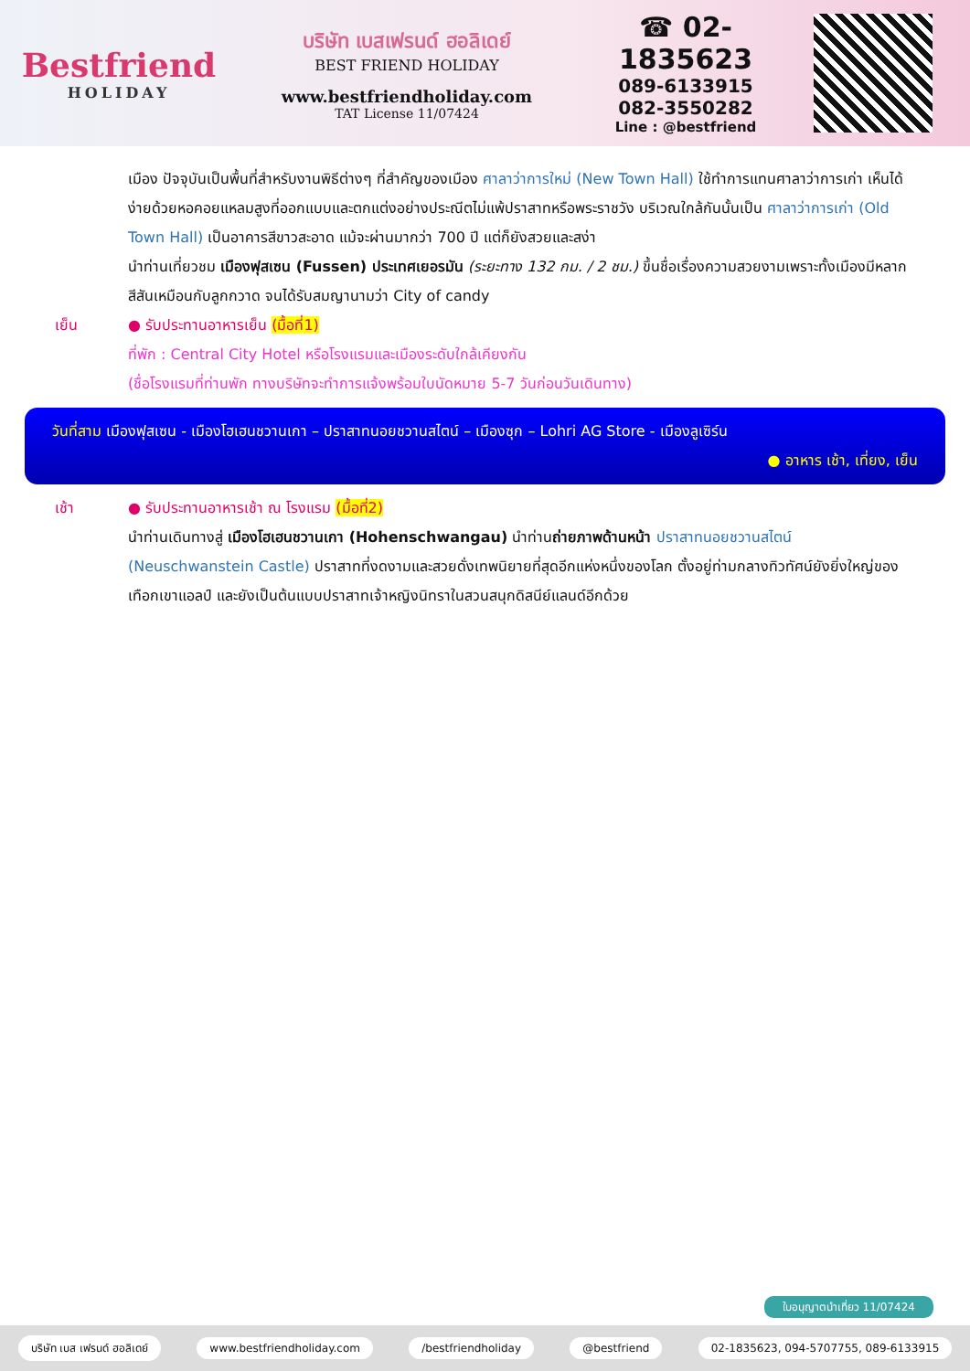Bestfriend
HOLIDAY
บริษัท เบสเฟรนด์ ฮอลิเดย์
BEST FRIEND HOLIDAY
www.bestfriendholiday.com
TAT License 11/07424
☎ 02-1835623
089-6133915
082-3550282
Line : @bestfriend
เมือง ปัจจุบันเป็นพื้นที่สำหรับงานพิธีต่างๆ ที่สำคัญของเมือง ศาลาว่าการใหม่ (New Town Hall) ใช้ทำการแทนศาลาว่าการเก่า เห็นได้ง่ายด้วยหอคอยแหลมสูงที่ออกแบบและตกแต่งอย่างประณีตไม่แพ้ปราสาทหรือพระราชวัง บริเวณใกล้กันนั้นเป็น ศาลาว่าการเก่า (Old Town Hall) เป็นอาคารสีขาวสะอาด แม้จะผ่านมากว่า 700 ปี แต่ก็ยังสวยและสง่า
นำท่านเที่ยวชม เมืองฟุสเซน (Fussen) ประเทศเยอรมัน (ระยะทาง 132 กม. / 2 ชม.) ขึ้นชื่อเรื่องความสวยงามเพราะทั้งเมืองมีหลากสีสันเหมือนกับลูกกวาด จนได้รับสมญานามว่า City of candy
เย็น ● รับประทานอาหารเย็น (มื้อที่1)
ที่พัก : Central City Hotel หรือโรงแรมและเมืองระดับใกล้เคียงกัน
(ชื่อโรงแรมที่ท่านพัก ทางบริษัทจะทำการแจ้งพร้อมใบนัดหมาย 5-7 วันก่อนวันเดินทาง)
วันที่สาม เมืองฟุสเซน - เมืองโฮเฮนชวานเกา – ปราสาทนอยชวานสไตน์ – เมืองซุก – Lohri AG Store - เมืองลูเซิร์น
● อาหาร เช้า, เที่ยง, เย็น
เช้า ● รับประทานอาหารเช้า ณ โรงแรม (มื้อที่2)
นำท่านเดินทางสู่ เมืองโฮเฮนชวานเกา (Hohenschwangau) นำท่านถ่ายภาพด้านหน้า ปราสาทนอยชวานสไตน์ (Neuschwanstein Castle) ปราสาทที่งดงามและสวยดั่งเทพนิยายที่สุดอีกแห่งหนึ่งของโลก ตั้งอยู่ท่ามกลางทิวทัศน์ยังยิ่งใหญ่ของเทือกเขาแอลป์ และยังเป็นต้นแบบปราสาทเจ้าหญิงนิทราในสวนสนุกดิสนีย์แลนด์อีกด้วย
ใบอนุญาตนำเที่ยว 11/07424
บริษัท เบส เฟรนด์ ฮอลิเดย์ www.bestfriendholiday.com /bestfriendholiday @bestfriend 02-1835623, 094-5707755, 089-6133915